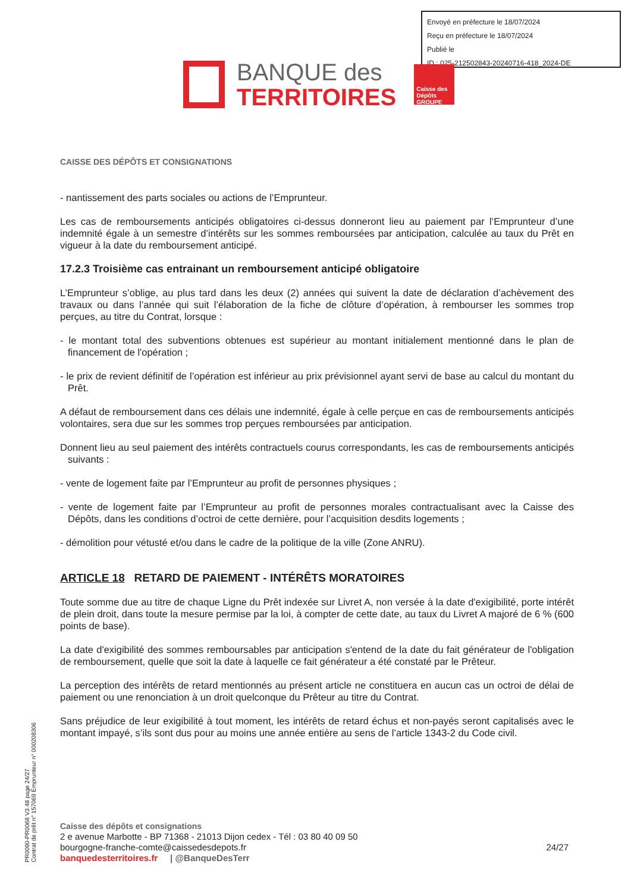Envoyé en préfecture le 18/07/2024
Reçu en préfecture le 18/07/2024
Publié le
ID : 025-212502843-20240716-418_2024-DE
BANQUE des
TERRITOIRES
Caisse des Dépôts GROUPE
CAISSE DES DÉPÔTS ET CONSIGNATIONS
- nantissement des parts sociales ou actions de l’Emprunteur.
Les cas de remboursements anticipés obligatoires ci-dessus donneront lieu au paiement par l’Emprunteur d’une indemnité égale à un semestre d’intérêts sur les sommes remboursées par anticipation, calculée au taux du Prêt en vigueur à la date du remboursement anticipé.
17.2.3 Troisième cas entrainant un remboursement anticipé obligatoire
L’Emprunteur s’oblige, au plus tard dans les deux (2) années qui suivent la date de déclaration d’achèvement des travaux ou dans l’année qui suit l’élaboration de la fiche de clôture d’opération, à rembourser les sommes trop perçues, au titre du Contrat, lorsque :
- le montant total des subventions obtenues est supérieur au montant initialement mentionné dans le plan de financement de l'opération ;
- le prix de revient définitif de l’opération est inférieur au prix prévisionnel ayant servi de base au calcul du montant du Prêt.
A défaut de remboursement dans ces délais une indemnité, égale à celle perçue en cas de remboursements anticipés volontaires, sera due sur les sommes trop perçues remboursées par anticipation.
Donnent lieu au seul paiement des intérêts contractuels courus correspondants, les cas de remboursements anticipés suivants :
- vente de logement faite par l’Emprunteur au profit de personnes physiques ;
- vente de logement faite par l’Emprunteur au profit de personnes morales contractualisant avec la Caisse des Dépôts, dans les conditions d’octroi de cette dernière, pour l’acquisition desdits logements ;
- démolition pour vétusté et/ou dans le cadre de la politique de la ville (Zone ANRU).
ARTICLE 18 RETARD DE PAIEMENT - INTÉRÊTS MORATOIRES
Toute somme due au titre de chaque Ligne du Prêt indexée sur Livret A, non versée à la date d'exigibilité, porte intérêt de plein droit, dans toute la mesure permise par la loi, à compter de cette date, au taux du Livret A majoré de 6 % (600 points de base).
La date d'exigibilité des sommes remboursables par anticipation s'entend de la date du fait générateur de l'obligation de remboursement, quelle que soit la date à laquelle ce fait générateur a été constaté par le Prêteur.
La perception des intérêts de retard mentionnés au présent article ne constituera en aucun cas un octroi de délai de paiement ou une renonciation à un droit quelconque du Prêteur au titre du Contrat.
Sans préjudice de leur exigibilité à tout moment, les intérêts de retard échus et non-payés seront capitalisés avec le montant impayé, s’ils sont dus pour au moins une année entière au sens de l’article 1343-2 du Code civil.
PR0090-PR0068 V3.48 page 24/27
Contrat de prêt n° 157069 Emprunteur n° 000208306
Caisse des dépôts et consignations
2 e avenue Marbotte - BP 71368 - 21013 Dijon cedex - Tél : 03 80 40 09 50
bourgogne-franche-comte@caissedesdepots.fr 24/27
banquedesterritoires.fr | @BanqueDesTerr